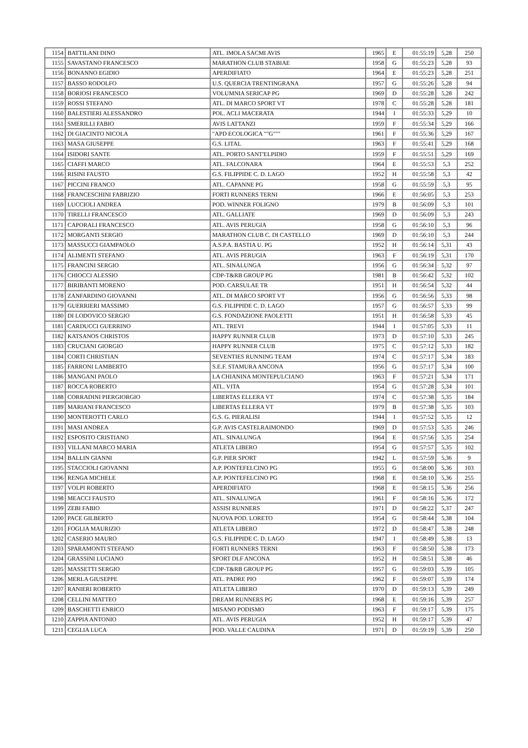| 1154 | BATTILANI DINO | ATL. IMOLA SACMI AVIS | 1965 | E | 01:55:19 | 5,28 | 250 |
| 1155 | SAVASTANO FRANCESCO | MARATHON CLUB STABIAE | 1958 | G | 01:55:23 | 5,28 | 93 |
| 1156 | BONANNO EGIDIO | APERDIFIATO | 1964 | E | 01:55:23 | 5,28 | 251 |
| 1157 | BASSO RODOLFO | U.S. QUERCIA TRENTINGRANA | 1957 | G | 01:55:26 | 5,28 | 94 |
| 1158 | BORIOSI FRANCESCO | VOLUMNIA SERICAP PG | 1969 | D | 01:55:28 | 5,28 | 242 |
| 1159 | ROSSI STEFANO | ATL. DI MARCO SPORT VT | 1978 | C | 01:55:28 | 5,28 | 181 |
| 1160 | BALESTIERI ALESSANDRO | POL. ACLI MACERATA | 1944 | I | 01:55:33 | 5,29 | 10 |
| 1161 | SMERILLI FABIO | AVIS LATTANZI | 1959 | F | 01:55:34 | 5,29 | 166 |
| 1162 | DI GIACINTO NICOLA | "APD ECOLOGICA ""G""" | 1961 | F | 01:55:36 | 5,29 | 167 |
| 1163 | MASA GIUSEPPE | G.S. LITAL | 1963 | F | 01:55:41 | 5,29 | 168 |
| 1164 | ISIDORI SANTE | ATL. PORTO SANT'ELPIDIO | 1959 | F | 01:55:51 | 5,29 | 169 |
| 1165 | CIAFFI MARCO | ATL. FALCONARA | 1964 | E | 01:55:53 | 5,3 | 252 |
| 1166 | RISINI FAUSTO | G.S. FILIPPIDE C. D. LAGO | 1952 | H | 01:55:58 | 5,3 | 42 |
| 1167 | PICCINI FRANCO | ATL. CAPANNE PG | 1958 | G | 01:55:59 | 5,3 | 95 |
| 1168 | FRANCESCHINI FABRIZIO | FORTI RUNNERS TERNI | 1966 | E | 01:56:05 | 5,3 | 253 |
| 1169 | LUCCIOLI ANDREA | POD. WINNER FOLIGNO | 1979 | B | 01:56:09 | 5,3 | 101 |
| 1170 | TIRELLI FRANCESCO | ATL. GALLIATE | 1969 | D | 01:56:09 | 5,3 | 243 |
| 1171 | CAPORALI FRANCESCO | ATL. AVIS PERUGIA | 1958 | G | 01:56:10 | 5,3 | 96 |
| 1172 | MORGANTI SERGIO | MARATHON CLUB C. DI CASTELLO | 1969 | D | 01:56:10 | 5,3 | 244 |
| 1173 | MASSUCCI GIAMPAOLO | A.S.P.A. BASTIA U. PG | 1952 | H | 01:56:14 | 5,31 | 43 |
| 1174 | ALIMENTI STEFANO | ATL. AVIS PERUGIA | 1963 | F | 01:56:19 | 5,31 | 170 |
| 1175 | FRANCINI SERGIO | ATL. SINALUNGA | 1956 | G | 01:56:34 | 5,32 | 97 |
| 1176 | CHIOCCI ALESSIO | CDP-T&RB GROUP PG | 1981 | B | 01:56:42 | 5,32 | 102 |
| 1177 | BIRIBANTI MORENO | POD. CARSULAE TR | 1951 | H | 01:56:54 | 5,32 | 44 |
| 1178 | ZANFARDINO GIOVANNI | ATL. DI MARCO SPORT VT | 1956 | G | 01:56:56 | 5,33 | 98 |
| 1179 | GUERRIERI MASSIMO | G.S. FILIPPIDE C. D. LAGO | 1957 | G | 01:56:57 | 5,33 | 99 |
| 1180 | DI LODOVICO SERGIO | G.S. FONDAZIONE PAOLETTI | 1951 | H | 01:56:58 | 5,33 | 45 |
| 1181 | CARDUCCI GUERRINO | ATL. TREVI | 1944 | I | 01:57:05 | 5,33 | 11 |
| 1182 | KATSANOS CHRISTOS | HAPPY RUNNER CLUB | 1973 | D | 01:57:10 | 5,33 | 245 |
| 1183 | CRUCIANI GIORGIO | HAPPY RUNNER CLUB | 1975 | C | 01:57:12 | 5,33 | 182 |
| 1184 | CORTI CHRISTIAN | SEVENTIES RUNNING TEAM | 1974 | C | 01:57:17 | 5,34 | 183 |
| 1185 | FARRONI LAMBERTO | S.E.F. STAMURA ANCONA | 1956 | G | 01:57:17 | 5,34 | 100 |
| 1186 | MANGANI PAOLO | LA CHIANINA MONTEPULCIANO | 1963 | F | 01:57:21 | 5,34 | 171 |
| 1187 | ROCCA ROBERTO | ATL. VITA | 1954 | G | 01:57:28 | 5,34 | 101 |
| 1188 | CORRADINI PIERGIORGIO | LIBERTAS ELLERA VT | 1974 | C | 01:57:38 | 5,35 | 184 |
| 1189 | MARIANI FRANCESCO | LIBERTAS ELLERA VT | 1979 | B | 01:57:38 | 5,35 | 103 |
| 1190 | MONTEROTTI CARLO | G.S. G. PIERALISI | 1944 | I | 01:57:52 | 5,35 | 12 |
| 1191 | MASI ANDREA | G.P. AVIS CASTELRAIMONDO | 1969 | D | 01:57:53 | 5,35 | 246 |
| 1192 | ESPOSITO CRISTIANO | ATL. SINALUNGA | 1964 | E | 01:57:56 | 5,35 | 254 |
| 1193 | VILLANI MARCO MARIA | ATLETA LIBERO | 1954 | G | 01:57:57 | 5,35 | 102 |
| 1194 | BALLIN GIANNI | G.P. PIER SPORT | 1942 | L | 01:57:59 | 5,36 | 9 |
| 1195 | STACCIOLI GIOVANNI | A.P. PONTEFELCINO PG | 1955 | G | 01:58:00 | 5,36 | 103 |
| 1196 | RENGA MICHELE | A.P. PONTEFELCINO PG | 1968 | E | 01:58:10 | 5,36 | 255 |
| 1197 | VOLPI ROBERTO | APERDIFIATO | 1968 | E | 01:58:15 | 5,36 | 256 |
| 1198 | MEACCI FAUSTO | ATL. SINALUNGA | 1961 | F | 01:58:16 | 5,36 | 172 |
| 1199 | ZEBI FABIO | ASSISI RUNNERS | 1971 | D | 01:58:22 | 5,37 | 247 |
| 1200 | PACE GILBERTO | NUOVA POD. LORETO | 1954 | G | 01:58:44 | 5,38 | 104 |
| 1201 | FOGLIA MAURIZIO | ATLETA LIBERO | 1972 | D | 01:58:47 | 5,38 | 248 |
| 1202 | CASERIO MAURO | G.S. FILIPPIDE C. D. LAGO | 1947 | I | 01:58:49 | 5,38 | 13 |
| 1203 | SPARAMONTI STEFANO | FORTI RUNNERS TERNI | 1963 | F | 01:58:50 | 5,38 | 173 |
| 1204 | GRASSINI LUCIANO | SPORT DLF ANCONA | 1952 | H | 01:58:51 | 5,38 | 46 |
| 1205 | MASSETTI SERGIO | CDP-T&RB GROUP PG | 1957 | G | 01:59:03 | 5,39 | 105 |
| 1206 | MERLA GIUSEPPE | ATL. PADRE PIO | 1962 | F | 01:59:07 | 5,39 | 174 |
| 1207 | RANIERI ROBERTO | ATLETA LIBERO | 1970 | D | 01:59:13 | 5,39 | 249 |
| 1208 | CELLINI MATTEO | DREAM RUNNERS PG | 1968 | E | 01:59:16 | 5,39 | 257 |
| 1209 | BASCHETTI ENRICO | MISANO PODISMO | 1963 | F | 01:59:17 | 5,39 | 175 |
| 1210 | ZAPPIA ANTONIO | ATL. AVIS PERUGIA | 1952 | H | 01:59:17 | 5,39 | 47 |
| 1211 | CEGLIA LUCA | POD. VALLE CAUDINA | 1971 | D | 01:59:19 | 5,39 | 250 |